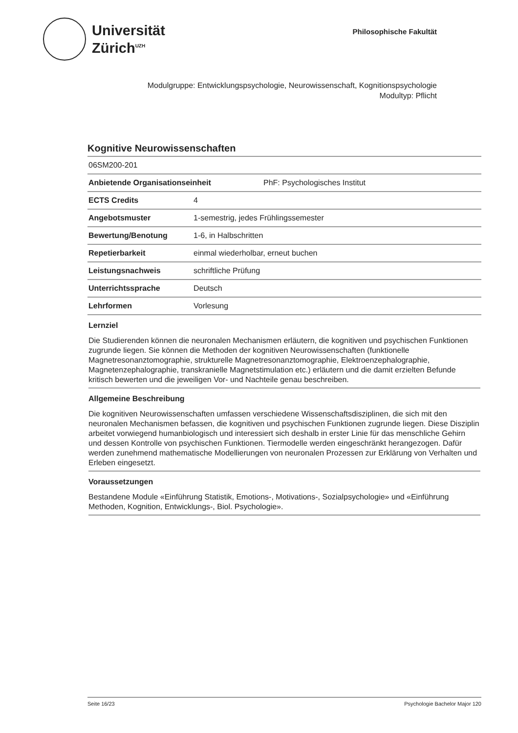Universität
Zürich<sup>UZH</sup>
Philosophische Fakultät
Modulgruppe: Entwicklungspsychologie, Neurowissenschaft, Kognitionspsychologie
Modultyp: Pflicht
Kognitive Neurowissenschaften
06SM200-201
Anbietende Organisationseinheit PhF: Psychologisches Institut
ECTS Credits 4
Angebotsmuster 1-semestrig, jedes Frühlingssemester
Bewertung/Benotung 1-6, in Halbschritten
Repetierbarkeit einmal wiederholbar, erneut buchen
Leistungsnachweis schriftliche Prüfung
Unterrichtssprache Deutsch
Lehrformen Vorlesung
Lernziel
Die Studierenden können die neuronalen Mechanismen erläutern, die kognitiven und psychischen Funktionen zugrunde liegen. Sie können die Methoden der kognitiven Neurowissenschaften (funktionelle Magnetresonanztomographie, strukturelle Magnetresonanztomographie, Elektroenzephalographie, Magnetenzephalographie, transkranielle Magnetstimulation etc.) erläutern und die damit erzielten Befunde kritisch bewerten und die jeweiligen Vor- und Nachteile genau beschreiben.
Allgemeine Beschreibung
Die kognitiven Neurowissenschaften umfassen verschiedene Wissenschaftsdisziplinen, die sich mit den neuronalen Mechanismen befassen, die kognitiven und psychischen Funktionen zugrunde liegen. Diese Disziplin arbeitet vorwiegend humanbiologisch und interessiert sich deshalb in erster Linie für das menschliche Gehirn und dessen Kontrolle von psychischen Funktionen. Tiermodelle werden eingeschränkt herangezogen. Dafür werden zunehmend mathematische Modellierungen von neuronalen Prozessen zur Erklärung von Verhalten und Erleben eingesetzt.
Voraussetzungen
Bestandene Module «Einführung Statistik, Emotions-, Motivations-, Sozialpsychologie» und «Einführung Methoden, Kognition, Entwicklungs-, Biol. Psychologie».
Seite 16/23 Psychologie Bachelor Major 120